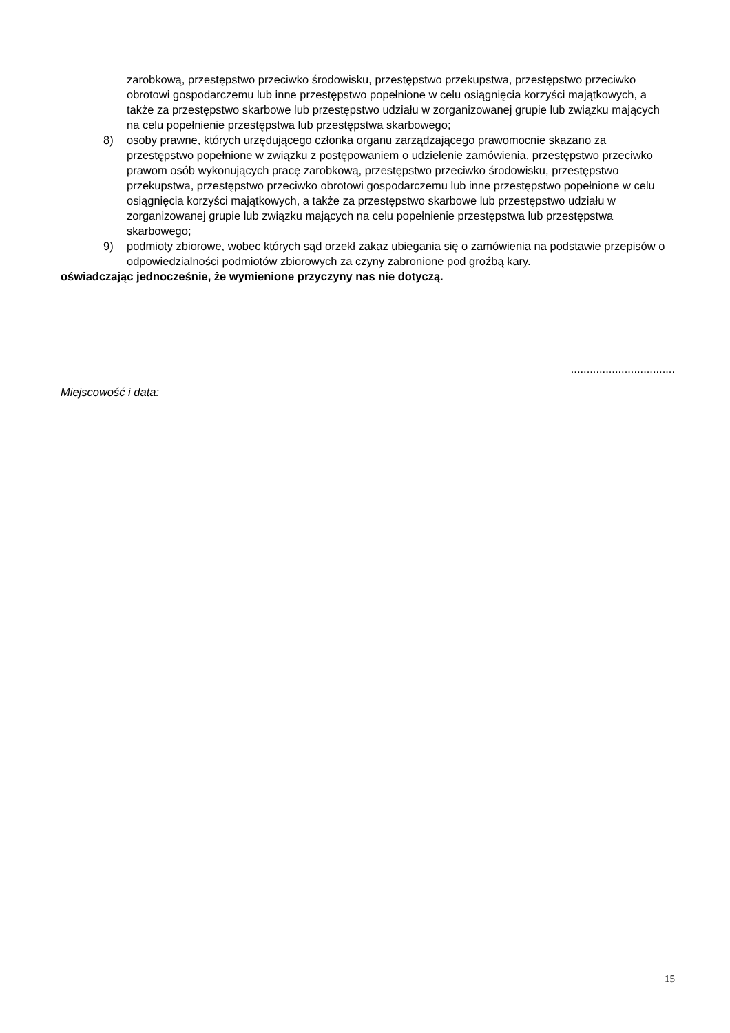zarobkową, przestępstwo przeciwko środowisku, przestępstwo przekupstwa, przestępstwo przeciwko obrotowi gospodarczemu lub inne przestępstwo popełnione w celu osiągnięcia korzyści majątkowych, a także za przestępstwo skarbowe lub przestępstwo udziału w zorganizowanej grupie lub związku mających na celu popełnienie przestępstwa lub przestępstwa skarbowego;
8) osoby prawne, których urzędującego członka organu zarządzającego prawomocnie skazano za przestępstwo popełnione w związku z postępowaniem o udzielenie zamówienia, przestępstwo przeciwko prawom osób wykonujących pracę zarobkową, przestępstwo przeciwko środowisku, przestępstwo przekupstwa, przestępstwo przeciwko obrotowi gospodarczemu lub inne przestępstwo popełnione w celu osiągnięcia korzyści majątkowych, a także za przestępstwo skarbowe lub przestępstwo udziału w zorganizowanej grupie lub związku mających na celu popełnienie przestępstwa lub przestępstwa skarbowego;
9) podmioty zbiorowe, wobec których sąd orzekł zakaz ubiegania się o zamówienia na podstawie przepisów o odpowiedzialności podmiotów zbiorowych za czyny zabronione pod groźbą kary.
oświadczając jednocześnie, że wymienione przyczyny nas nie dotyczą.
.................................
Miejscowość i data:
15